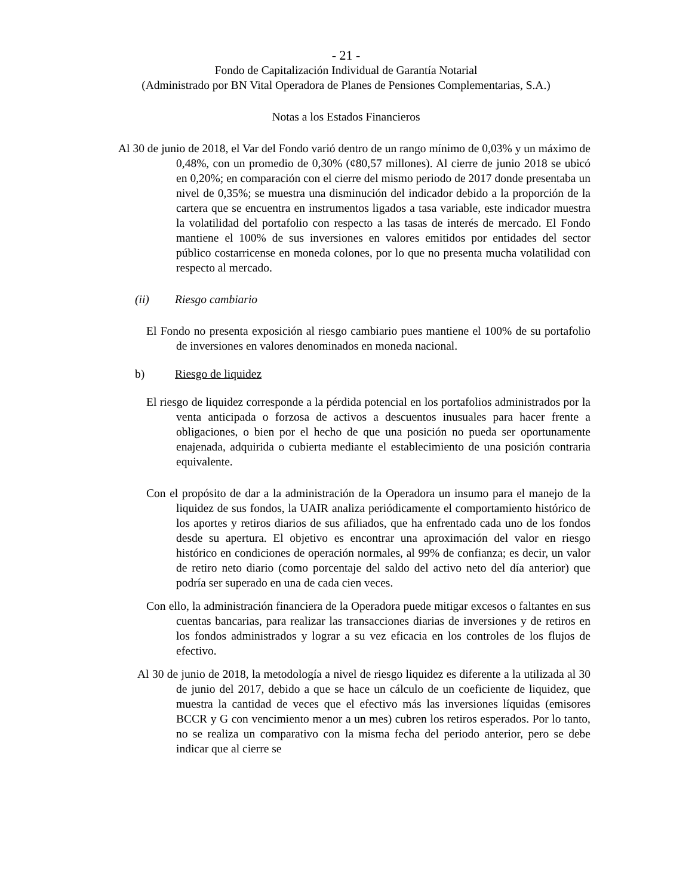- 21 -
Fondo de Capitalización Individual de Garantía Notarial
(Administrado por BN Vital Operadora de Planes de Pensiones Complementarias, S.A.)
Notas a los Estados Financieros
Al 30 de junio de 2018, el Var del Fondo varió dentro de un rango mínimo de 0,03% y un máximo de 0,48%, con un promedio de 0,30% (¢80,57 millones). Al cierre de junio 2018 se ubicó en 0,20%; en comparación con el cierre del mismo periodo de 2017 donde presentaba un nivel de 0,35%; se muestra una disminución del indicador debido a la proporción de la cartera que se encuentra en instrumentos ligados a tasa variable, este indicador muestra la volatilidad del portafolio con respecto a las tasas de interés de mercado. El Fondo mantiene el 100% de sus inversiones en valores emitidos por entidades del sector público costarricense en moneda colones, por lo que no presenta mucha volatilidad con respecto al mercado.
(ii) Riesgo cambiario
El Fondo no presenta exposición al riesgo cambiario pues mantiene el 100% de su portafolio de inversiones en valores denominados en moneda nacional.
b) Riesgo de liquidez
El riesgo de liquidez corresponde a la pérdida potencial en los portafolios administrados por la venta anticipada o forzosa de activos a descuentos inusuales para hacer frente a obligaciones, o bien por el hecho de que una posición no pueda ser oportunamente enajenada, adquirida o cubierta mediante el establecimiento de una posición contraria equivalente.
Con el propósito de dar a la administración de la Operadora un insumo para el manejo de la liquidez de sus fondos, la UAIR analiza periódicamente el comportamiento histórico de los aportes y retiros diarios de sus afiliados, que ha enfrentado cada uno de los fondos desde su apertura. El objetivo es encontrar una aproximación del valor en riesgo histórico en condiciones de operación normales, al 99% de confianza; es decir, un valor de retiro neto diario (como porcentaje del saldo del activo neto del día anterior) que podría ser superado en una de cada cien veces.
Con ello, la administración financiera de la Operadora puede mitigar excesos o faltantes en sus cuentas bancarias, para realizar las transacciones diarias de inversiones y de retiros en los fondos administrados y lograr a su vez eficacia en los controles de los flujos de efectivo.
Al 30 de junio de 2018, la metodología a nivel de riesgo liquidez es diferente a la utilizada al 30 de junio del 2017, debido a que se hace un cálculo de un coeficiente de liquidez, que muestra la cantidad de veces que el efectivo más las inversiones líquidas (emisores BCCR y G con vencimiento menor a un mes) cubren los retiros esperados. Por lo tanto, no se realiza un comparativo con la misma fecha del periodo anterior, pero se debe indicar que al cierre se